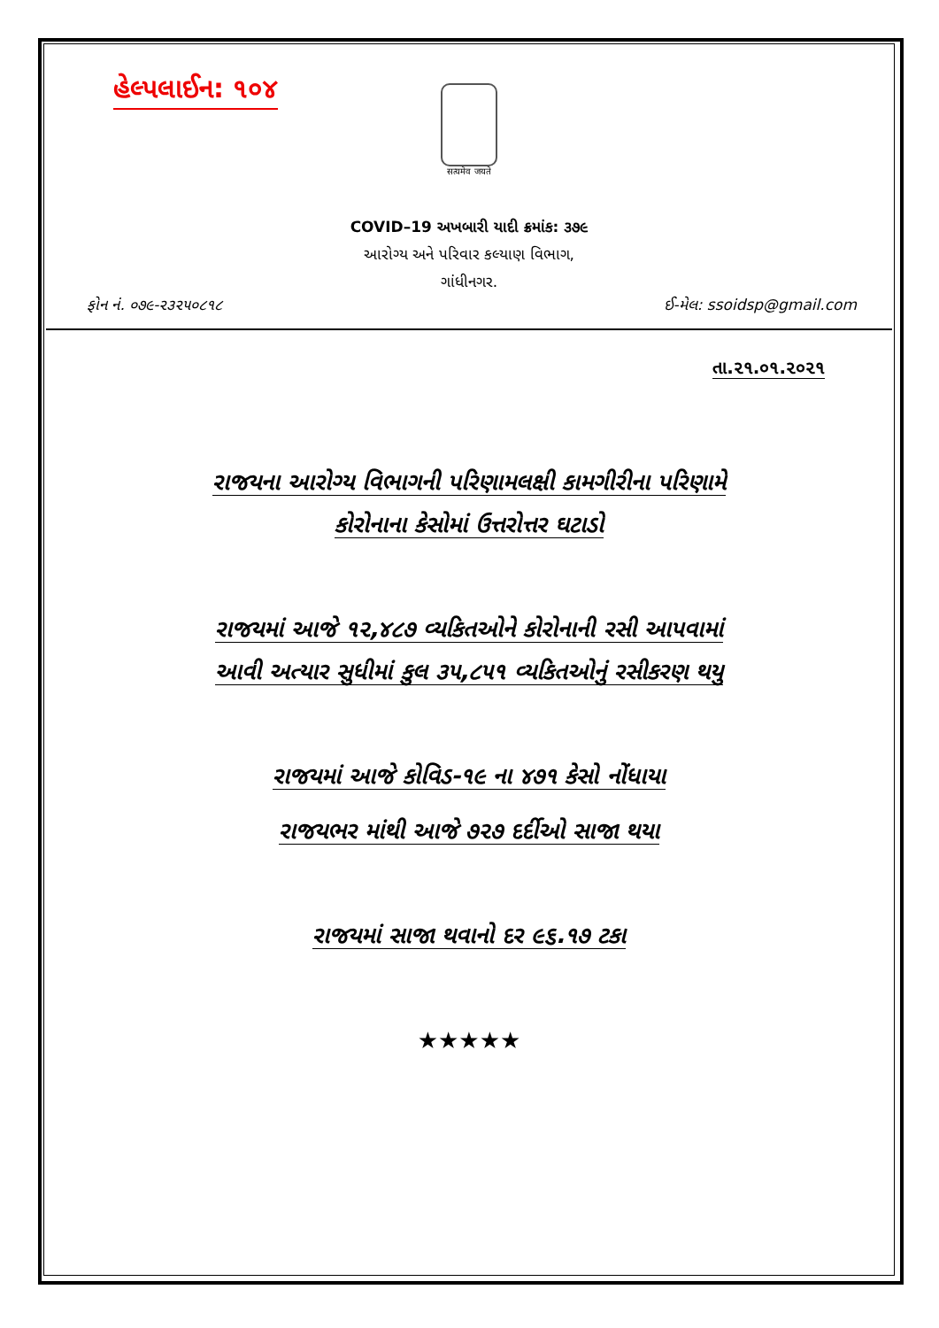હેલ્પલાઈન: ૧૦૪
सत्यमेव जयते
COVID–19 અખબારી યાદી ક્રમાંક: ૩૭૯
આરોગ્ય અને પરિવાર કલ્યાણ વિભાગ,
ગાંધીનગર.
ફોન નં. ૦૭૯-૨૩૨૫૦૮૧૮ ઈ-મેલ: ssoidsp@gmail.com
તા.૨૧.૦૧.૨૦૨૧
રાજયના આરોગ્ય વિભાગની પરિણામલક્ષી કામગીરીના પરિણામે
કોરોનાના કેસોમાં ઉત્તરોત્તર ઘટાડો
રાજયમાં આજે ૧૨,૪૮૭ વ્યકિતઓને કોરોનાની રસી આપવામાં
આવી અત્યાર સુધીમાં કુલ ૩૫,૮૫૧ વ્યકિતઓનું રસીકરણ થયુ
રાજયમાં આજે કોવિડ-૧૯ ના ૪૭૧ કેસો નોંધાયા
રાજયભર માંથી આજે ૭૨૭ દર્દીઓ સાજા થયા
રાજયમાં સાજા થવાનો દર ૯૬.૧૭ ટકા
★★★★★